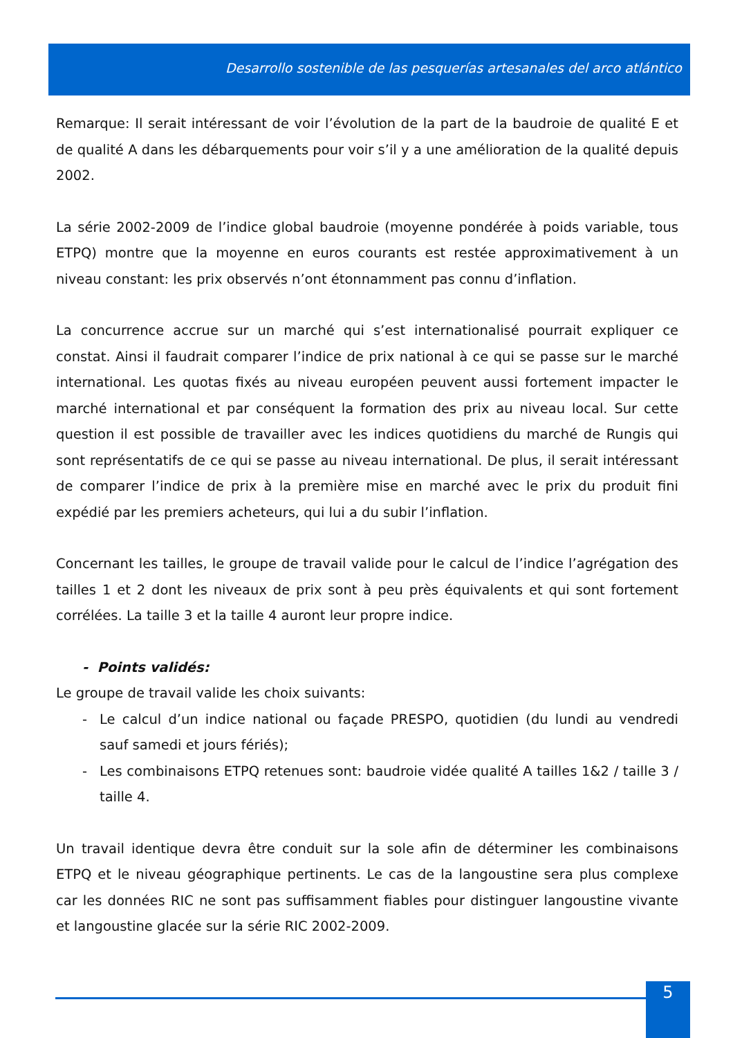Desarrollo sostenible de las pesquerías artesanales del arco atlántico
Remarque: Il serait intéressant de voir l’évolution de la part de la baudroie de qualité E et de qualité A dans les débarquements pour voir s’il y a une amélioration de la qualité depuis 2002.
La série 2002-2009 de l’indice global baudroie (moyenne pondérée à poids variable, tous ETPQ) montre que la moyenne en euros courants est restée approximativement à un niveau constant: les prix observés n’ont étonnamment pas connu d’inflation.
La concurrence accrue sur un marché qui s’est internationalisé pourrait expliquer ce constat. Ainsi il faudrait comparer l’indice de prix national à ce qui se passe sur le marché international. Les quotas fixés au niveau européen peuvent aussi fortement impacter le marché international et par conséquent la formation des prix au niveau local. Sur cette question il est possible de travailler avec les indices quotidiens du marché de Rungis qui sont représentatifs de ce qui se passe au niveau international. De plus, il serait intéressant de comparer l’indice de prix à la première mise en marché avec le prix du produit fini expédié par les premiers acheteurs, qui lui a du subir l’inflation.
Concernant les tailles, le groupe de travail valide pour le calcul de l’indice l’agrégation des tailles 1 et 2 dont les niveaux de prix sont à peu près équivalents et qui sont fortement corrélées. La taille 3 et la taille 4 auront leur propre indice.
- Points validés:
Le groupe de travail valide les choix suivants:
- Le calcul d’un indice national ou façade PRESPO, quotidien (du lundi au vendredi sauf samedi et jours fériés);
- Les combinaisons ETPQ retenues sont: baudroie vidée qualité A tailles 1&2 / taille 3 / taille 4.
Un travail identique devra être conduit sur la sole afin de déterminer les combinaisons ETPQ et le niveau géographique pertinents. Le cas de la langoustine sera plus complexe car les données RIC ne sont pas suffisamment fiables pour distinguer langoustine vivante et langoustine glacée sur la série RIC 2002-2009.
5